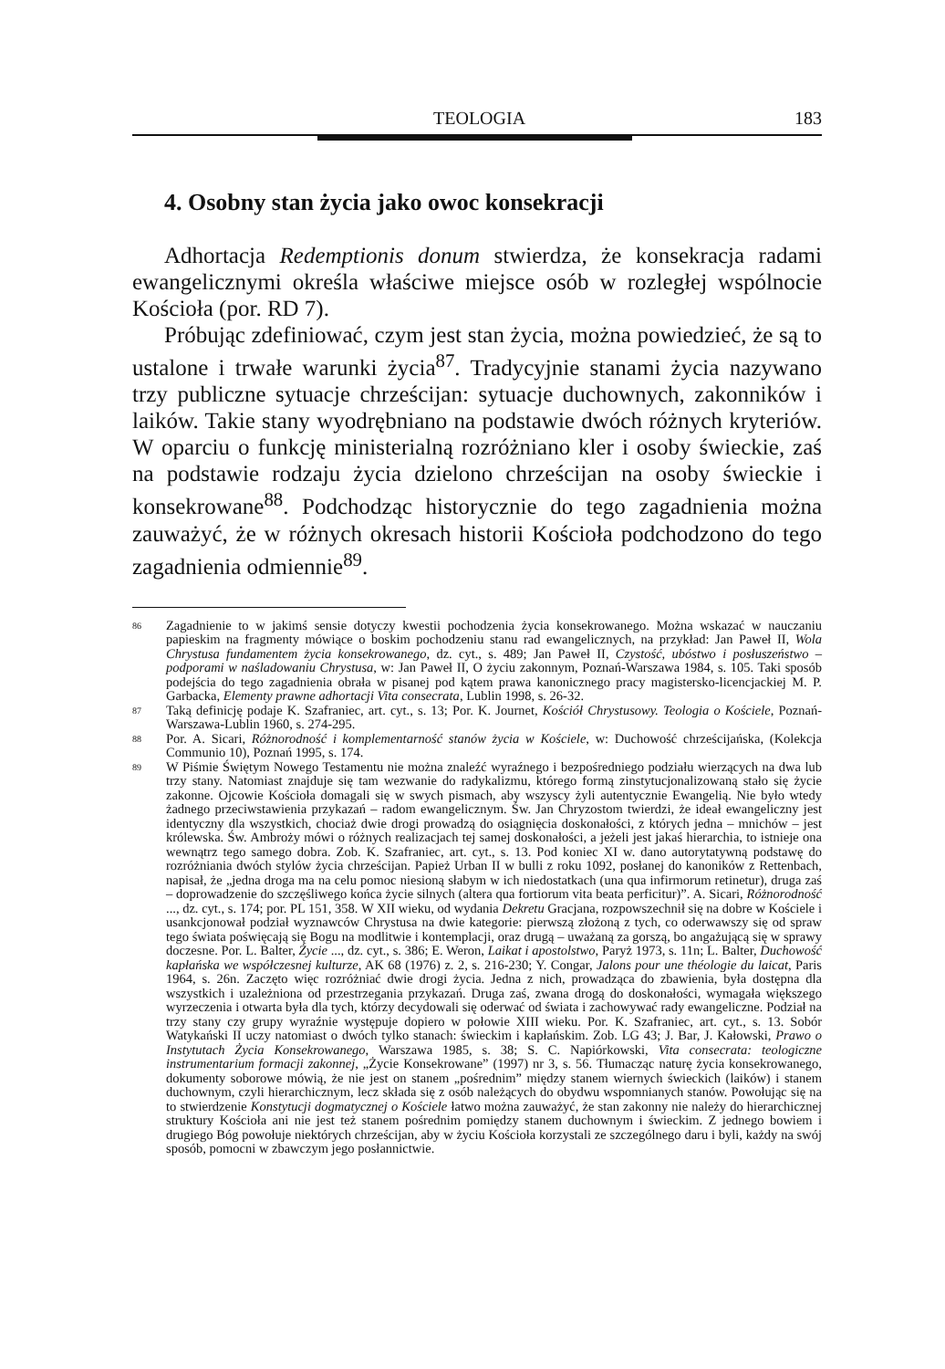TEOLOGIA 183
4. Osobny stan życia jako owoc konsekracji
Adhortacja Redemptionis donum stwierdza, że konsekracja radami ewangelicznymi określa właściwe miejsce osób w rozległej wspólnocie Kościoła (por. RD 7).
Próbując zdefiniować, czym jest stan życia, można powiedzieć, że są to ustalone i trwałe warunki życia<sup>87</sup>. Tradycyjnie stanami życia nazywano trzy publiczne sytuacje chrześcijan: sytuacje duchownych, zakonników i laików. Takie stany wyodrębniano na podstawie dwóch różnych kryteriów. W oparciu o funkcję ministerialną rozróżniano kler i osoby świeckie, zaś na podstawie rodzaju życia dzielono chrześcijan na osoby świeckie i konsekrowane<sup>88</sup>. Podchodząc historycznie do tego zagadnienia można zauważyć, że w różnych okresach historii Kościoła podchodzono do tego zagadnienia odmiennie<sup>89</sup>.
86 Zagadnienie to w jakimś sensie dotyczy kwestii pochodzenia życia konsekrowanego. Można wskazać w nauczaniu papieskim na fragmenty mówiące o boskim pochodzeniu stanu rad ewangelicznych, na przykład: Jan Paweł II, Wola Chrystusa fundamentem życia konsekrowanego, dz. cyt., s. 489; Jan Paweł II, Czystość, ubóstwo i posłuszeństwo – podporami w naśladowaniu Chrystusa, w: Jan Paweł II, O życiu zakonnym, Poznań-Warszawa 1984, s. 105. Taki sposób podejścia do tego zagadnienia obrała w pisanej pod kątem prawa kanonicznego pracy magistersko-licencjackiej M. P. Garbacka, Elementy prawne adhortacji Vita consecrata, Lublin 1998, s. 26-32.
87 Taką definicję podaje K. Szafraniec, art. cyt., s. 13; Por. K. Journet, Kościół Chrystusowy. Teologia o Kościele, Poznań-Warszawa-Lublin 1960, s. 274-295.
88 Por. A. Sicari, Różnorodność i komplementarność stanów życia w Kościele, w: Duchowość chrześcijańska, (Kolekcja Communio 10), Poznań 1995, s. 174.
89 W Piśmie Świętym Nowego Testamentu nie można znaleźć wyraźnego i bezpośredniego podziału wierzących na dwa lub trzy stany. Natomiast znajduje się tam wezwanie do radykalizmu, którego formą zinstytucjonalizowaną stało się życie zakonne. Ojcowie Kościoła domagali się w swych pismach, aby wszyscy żyli autentycznie Ewangelią. Nie było wtedy żadnego przeciwstawienia przykazań – radom ewangelicznym. Św. Jan Chryzostom twierdzi, że ideał ewangeliczny jest identyczny dla wszystkich, chociaż dwie drogi prowadzą do osiągnięcia doskonałości, z których jedna – mnichów – jest królewska. Św. Ambroży mówi o różnych realizacjach tej samej doskonałości, a jeżeli jest jakaś hierarchia, to istnieje ona wewnątrz tego samego dobra. Zob. K. Szafraniec, art. cyt., s. 13. Pod koniec XI w. dano autorytatywną podstawę do rozróżniania dwóch stylów życia chrześcijan. Papież Urban II w bulli z roku 1092, posłanej do kanoników z Rettenbach, napisał, że „jedna droga ma na celu pomoc niesioną słabym w ich niedostatkach (una qua infirmorum retinetur), druga zaś – doprowadzenie do szczęśliwego końca życie silnych (altera qua fortiorum vita beata perficitur)”. A. Sicari, Różnorodność ..., dz. cyt., s. 174; por. PL 151, 358. W XII wieku, od wydania Dekretu Gracjana, rozpowszechnił się na dobre w Kościele i usankcjonował podział wyznawców Chrystusa na dwie kategorie: pierwszą złożoną z tych, co oderwawszy się od spraw tego świata poświęcają się Bogu na modlitwie i kontemplacji, oraz drugą – uważaną za gorszą, bo angażującą się w sprawy doczesne. Por. L. Balter, Życie ..., dz. cyt., s. 386; E. Weron, Laikat i apostolstwo, Paryż 1973, s. 11n; L. Balter, Duchowość kapłańska we współczesnej kulturze, AK 68 (1976) z. 2, s. 216-230; Y. Congar, Jalons pour une théologie du laicat, Paris 1964, s. 26n. Zaczęto więc rozróżniać dwie drogi życia. Jedna z nich, prowadząca do zbawienia, była dostępna dla wszystkich i uzależniona od przestrzegania przykazań. Druga zaś, zwana drogą do doskonałości, wymagała większego wyrzeczenia i otwarta była dla tych, którzy decydowali się oderwać od świata i zachowywać rady ewangeliczne. Podział na trzy stany czy grupy wyraźnie występuje dopiero w połowie XIII wieku. Por. K. Szafraniec, art. cyt., s. 13. Sobór Watykański II uczy natomiast o dwóch tylko stanach: świeckim i kapłańskim. Zob. LG 43; J. Bar, J. Kałowski, Prawo o Instytutach Życia Konsekrowanego, Warszawa 1985, s. 38; S. C. Napiórkowski, Vita consecrata: teologiczne instrumentarium formacji zakonnej, „Życie Konsekrowane” (1997) nr 3, s. 56. Tłumacząc naturę życia konsekrowanego, dokumenty soborowe mówią, że nie jest on stanem „pośrednim” między stanem wiernych świeckich (laików) i stanem duchownym, czyli hierarchicznym, lecz składa się z osób należących do obydwu wspomnianych stanów. Powołując się na to stwierdzenie Konstytucji dogmatycznej o Kościele łatwo można zauważyć, że stan zakonny nie należy do hierarchicznej struktury Kościoła ani nie jest też stanem pośrednim pomiędzy stanem duchownym i świeckim. Z jednego bowiem i drugiego Bóg powołuje niektórych chrześcijan, aby w życiu Kościoła korzystali ze szczególnego daru i byli, każdy na swój sposób, pomocni w zbawczym jego posłannictwie.